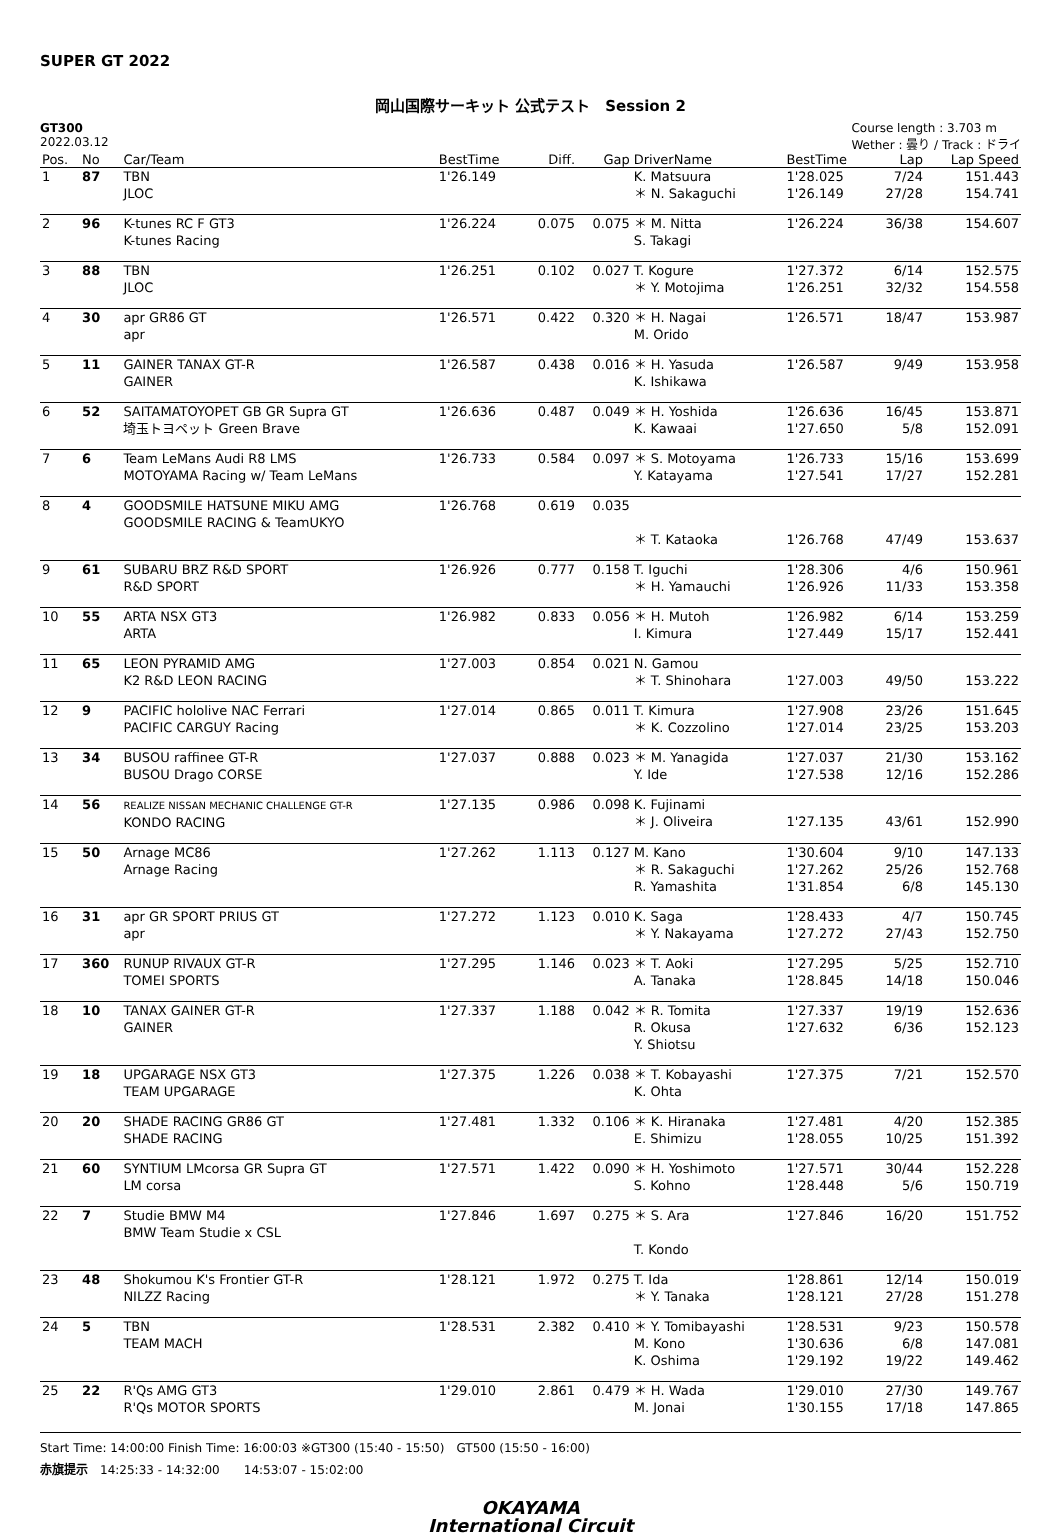SUPER GT 2022
岡山国際サーキット 公式テスト　Session 2
GT300
2022.03.12
Course length : 3.703 m
Wether : 曇り / Track : ドライ
| Pos. | No | Car/Team | BestTime | Diff. | Gap | DriverName | BestTime | Lap | Lap Speed |
| --- | --- | --- | --- | --- | --- | --- | --- | --- | --- |
| 1 | 87 | TBN JLOC | 1'26.149 | | | K. Matsuura ＊ N. Sakaguchi | 1'28.025 1'26.149 | 7/24 27/28 | 151.443 154.741 |
| 2 | 96 | K-tunes RC F GT3 K-tunes Racing | 1'26.224 | 0.075 | 0.075 | ＊ M. Nitta S. Takagi | 1'26.224 | 36/38 | 154.607 |
| 3 | 88 | TBN JLOC | 1'26.251 | 0.102 | 0.027 | T. Kogure ＊ Y. Motojima | 1'27.372 1'26.251 | 6/14 32/32 | 152.575 154.558 |
| 4 | 30 | apr GR86 GT apr | 1'26.571 | 0.422 | 0.320 | ＊ H. Nagai M. Orido | 1'26.571 | 18/47 | 153.987 |
| 5 | 11 | GAINER TANAX GT-R GAINER | 1'26.587 | 0.438 | 0.016 | ＊ H. Yasuda K. Ishikawa | 1'26.587 | 9/49 | 153.958 |
| 6 | 52 | SAITAMATOYOPET GB GR Supra GT 埼玉トヨペット Green Brave | 1'26.636 | 0.487 | 0.049 | ＊ H. Yoshida K. Kawaai | 1'26.636 1'27.650 | 16/45 5/8 | 153.871 152.091 |
| 7 | 6 | Team LeMans Audi R8 LMS MOTOYAMA Racing w/ Team LeMans | 1'26.733 | 0.584 | 0.097 | ＊ S. Motoyama Y. Katayama | 1'26.733 1'27.541 | 15/16 17/27 | 153.699 152.281 |
| 8 | 4 | GOODSMILE HATSUNE MIKU AMG GOODSMILE RACING & TeamUKYO | 1'26.768 | 0.619 | 0.035 | ＊ T. Kataoka | 1'26.768 | 47/49 | 153.637 |
| 9 | 61 | SUBARU BRZ R&D SPORT R&D SPORT | 1'26.926 | 0.777 | 0.158 | T. Iguchi ＊ H. Yamauchi | 1'28.306 1'26.926 | 4/6 11/33 | 150.961 153.358 |
| 10 | 55 | ARTA NSX GT3 ARTA | 1'26.982 | 0.833 | 0.056 | ＊ H. Mutoh I. Kimura | 1'26.982 1'27.449 | 6/14 15/17 | 153.259 152.441 |
| 11 | 65 | LEON PYRAMID AMG K2 R&D LEON RACING | 1'27.003 | 0.854 | 0.021 | N. Gamou ＊ T. Shinohara | 1'27.003 | 49/50 | 153.222 |
| 12 | 9 | PACIFIC hololive NAC Ferrari PACIFIC CARGUY Racing | 1'27.014 | 0.865 | 0.011 | T. Kimura ＊ K. Cozzolino | 1'27.908 1'27.014 | 23/26 23/25 | 151.645 153.203 |
| 13 | 34 | BUSOU raffinee GT-R BUSOU Drago CORSE | 1'27.037 | 0.888 | 0.023 | ＊ M. Yanagida Y. Ide | 1'27.037 1'27.538 | 21/30 12/16 | 153.162 152.286 |
| 14 | 56 | REALIZE NISSAN MECHANIC CHALLENGE GT-R KONDO RACING | 1'27.135 | 0.986 | 0.098 | K. Fujinami ＊ J. Oliveira | 1'27.135 | 43/61 | 152.990 |
| 15 | 50 | Arnage MC86 Arnage Racing | 1'27.262 | 1.113 | 0.127 | M. Kano ＊ R. Sakaguchi R. Yamashita | 1'30.604 1'27.262 1'31.854 | 9/10 25/26 6/8 | 147.133 152.768 145.130 |
| 16 | 31 | apr GR SPORT PRIUS GT apr | 1'27.272 | 1.123 | 0.010 | K. Saga ＊ Y. Nakayama | 1'28.433 1'27.272 | 4/7 27/43 | 150.745 152.750 |
| 17 | 360 | RUNUP RIVAUX GT-R TOMEI SPORTS | 1'27.295 | 1.146 | 0.023 | ＊ T. Aoki A. Tanaka | 1'27.295 1'28.845 | 5/25 14/18 | 152.710 150.046 |
| 18 | 10 | TANAX GAINER GT-R GAINER | 1'27.337 | 1.188 | 0.042 | ＊ R. Tomita R. Okusa Y. Shiotsu | 1'27.337 1'27.632 | 19/19 6/36 | 152.636 152.123 |
| 19 | 18 | UPGARAGE NSX GT3 TEAM UPGARAGE | 1'27.375 | 1.226 | 0.038 | ＊ T. Kobayashi K. Ohta | 1'27.375 | 7/21 | 152.570 |
| 20 | 20 | SHADE RACING GR86 GT SHADE RACING | 1'27.481 | 1.332 | 0.106 | ＊ K. Hiranaka E. Shimizu | 1'27.481 1'28.055 | 4/20 10/25 | 152.385 151.392 |
| 21 | 60 | SYNTIUM LMcorsa GR Supra GT LM corsa | 1'27.571 | 1.422 | 0.090 | ＊ H. Yoshimoto S. Kohno | 1'27.571 1'28.448 | 30/44 5/6 | 152.228 150.719 |
| 22 | 7 | Studie BMW M4 BMW Team Studie x CSL | 1'27.846 | 1.697 | 0.275 | ＊ S. Ara T. Kondo | 1'27.846 | 16/20 | 151.752 |
| 23 | 48 | Shokumou K's Frontier GT-R NILZZ Racing | 1'28.121 | 1.972 | 0.275 | T. Ida ＊ Y. Tanaka | 1'28.861 1'28.121 | 12/14 27/28 | 150.019 151.278 |
| 24 | 5 | TBN TEAM MACH | 1'28.531 | 2.382 | 0.410 | ＊ Y. Tomibayashi M. Kono K. Oshima | 1'28.531 1'30.636 1'29.192 | 9/23 6/8 19/22 | 150.578 147.081 149.462 |
| 25 | 22 | R'Qs AMG GT3 R'Qs MOTOR SPORTS | 1'29.010 | 2.861 | 0.479 | ＊ H. Wada M. Jonai | 1'29.010 1'30.155 | 27/30 17/18 | 149.767 147.865 |
Start Time: 14:00:00 Finish Time: 16:00:03 ※GT300 (15:40 - 15:50)　GT500 (15:50 - 16:00)
赤旗提示　14:25:33 - 14:32:00　　14:53:07 - 15:02:00
OKAYAMA
International Circuit